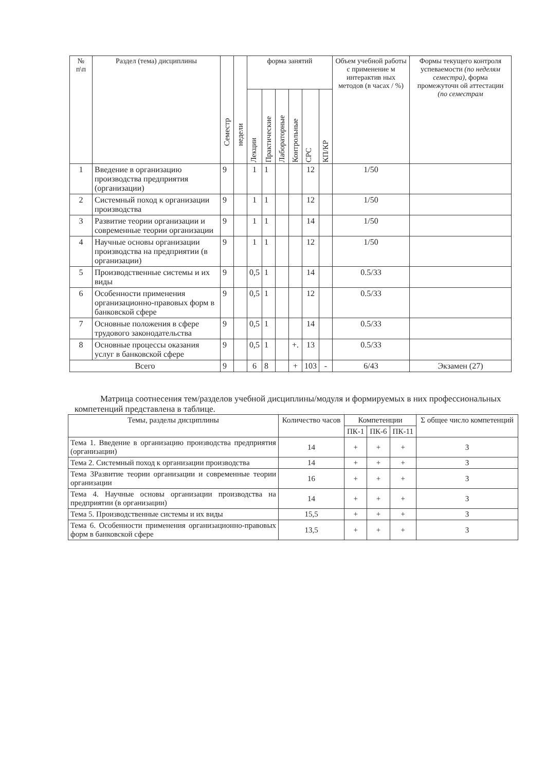| № п\п | Раздел (тема) дисциплины | Семестр | недели | форма занятий | | | | | | Объем учебной работы с применение м интерактив ных методов (в часах / %) | Формы текущего контроля успеваемости (по неделям семестра) , форма промежуточн ой аттестации (по семестрам |
| --- | --- | --- | --- | --- | --- | --- | --- | --- | --- | --- | --- |
| | | | | Лекции | Практические | Лабораторные | Контрольные | СРС | КП/КР | | |
| 1 | Введение в организацию производства предприятия (организации) | 9 | | 1 | 1 | | | 12 | | 1/50 | |
| 2 | Системный поход к организации производства | 9 | | 1 | 1 | | | 12 | | 1/50 | |
| 3 | Развитие теории организации и современные теории организации | 9 | | 1 | 1 | | | 14 | | 1/50 | |
| 4 | Научные основы организации производства на предприятии (в организации) | 9 | | 1 | 1 | | | 12 | | 1/50 | |
| 5 | Производственные системы и их виды | 9 | | 0,5 | 1 | | | 14 | | 0.5/33 | |
| 6 | Особенности применения организационно-правовых форм в банковской сфере | 9 | | 0,5 | 1 | | | 12 | | 0.5/33 | |
| 7 | Основные положения в сфере трудового законодательства | 9 | | 0,5 | 1 | | | 14 | | 0.5/33 | |
| 8 | Основные процессы оказания услуг в банковской сфере | 9 | | 0,5 | 1 | | +. | 13 | | 0.5/33 | |
| Всего | | 9 | | 6 | 8 | | + | 103 | - | 6/43 | Экзамен (27) |
Матрица соотнесения тем/разделов учебной дисциплины/модуля и формируемых в них профессиональных компетенций представлена в таблице.
| Темы, разделы дисциплины | Количество часов | Компетенции | | | Σ общее число компетенций |
| --- | --- | --- | --- | --- | --- |
| | | ПК-1 | ПК-6 | ПК-11 | |
| Тема 1. Введение в организацию производства предприятия (организации) | 14 | + | + | + | 3 |
| Тема 2. Системный поход к организации производства | 14 | + | + | + | 3 |
| Тема 3Развитие теории организации и современные теории организации | 16 | + | + | + | 3 |
| Тема 4. Научные основы организации производства на предприятии (в организации) | 14 | + | + | + | 3 |
| Тема 5. Производственные системы и их виды | 15,5 | + | + | + | 3 |
| Тема 6. Особенности применения организационно-правовых форм в банковской сфере | 13,5 | + | + | + | 3 |